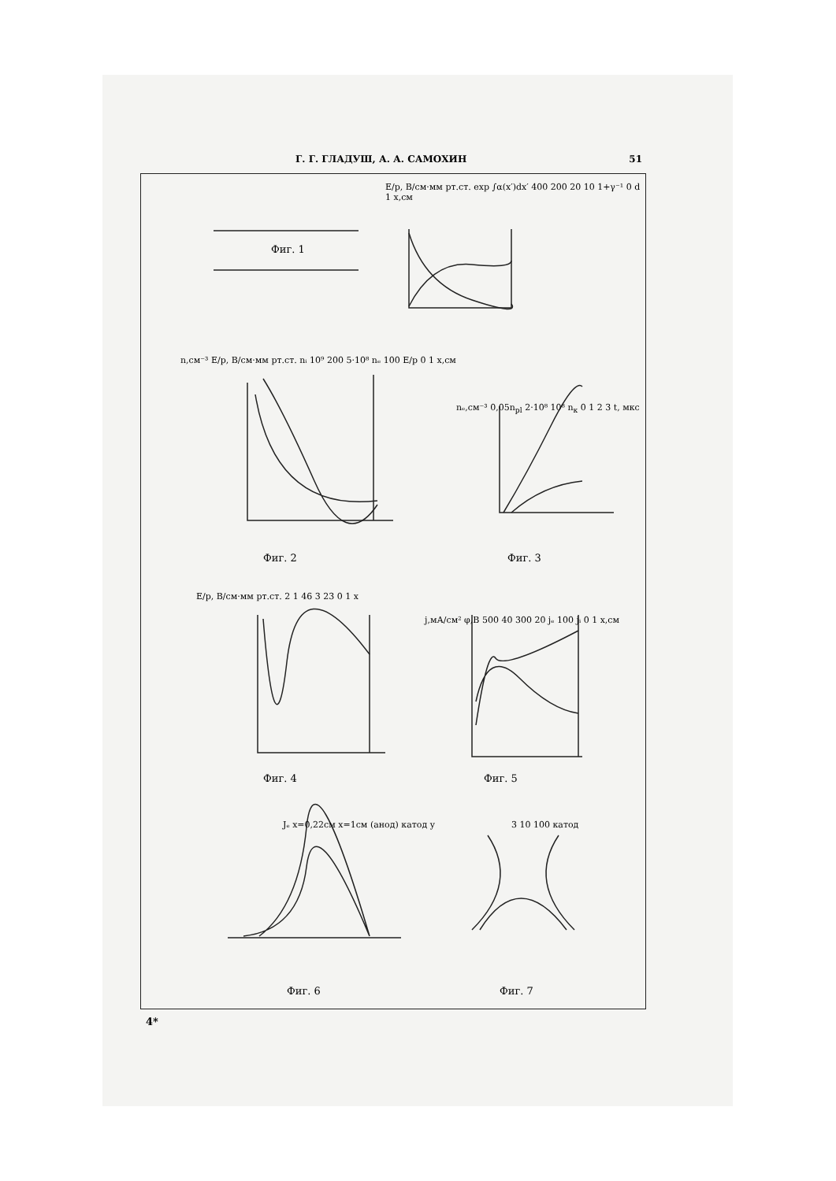Г. Г. ГЛАДУШ, А. А. САМОХИН 51
Фиг. 1
E/p, B/см·мм рт.ст. exp ∫α(x′)dx′ 400 200 20 10 1+γ⁻¹ 0 d 1 x,см
n,см⁻³ E/p, B/см·мм рт.ст. nᵢ 10⁹ 200 5·10⁸ nₑ 100 E/p 0 1 x,см
Фиг. 2
nₑ,см⁻³ 0,05n<sub>pl</sub> 2·10⁸ 10⁸ n<sub>к</sub> 0 1 2 3 t, мкс
Фиг. 3
E/p, B/см·мм рт.ст. 2 1 46 3 23 0 1 x
Фиг. 4
j,мА/см² φ,B 500 40 300 20 jₑ 100 jᵢ 0 1 x,см
Фиг. 5
Jₑ x=0,22см x=1см (анод) катод y
3 10 100 катод
Фиг. 6 Фиг. 7
4*